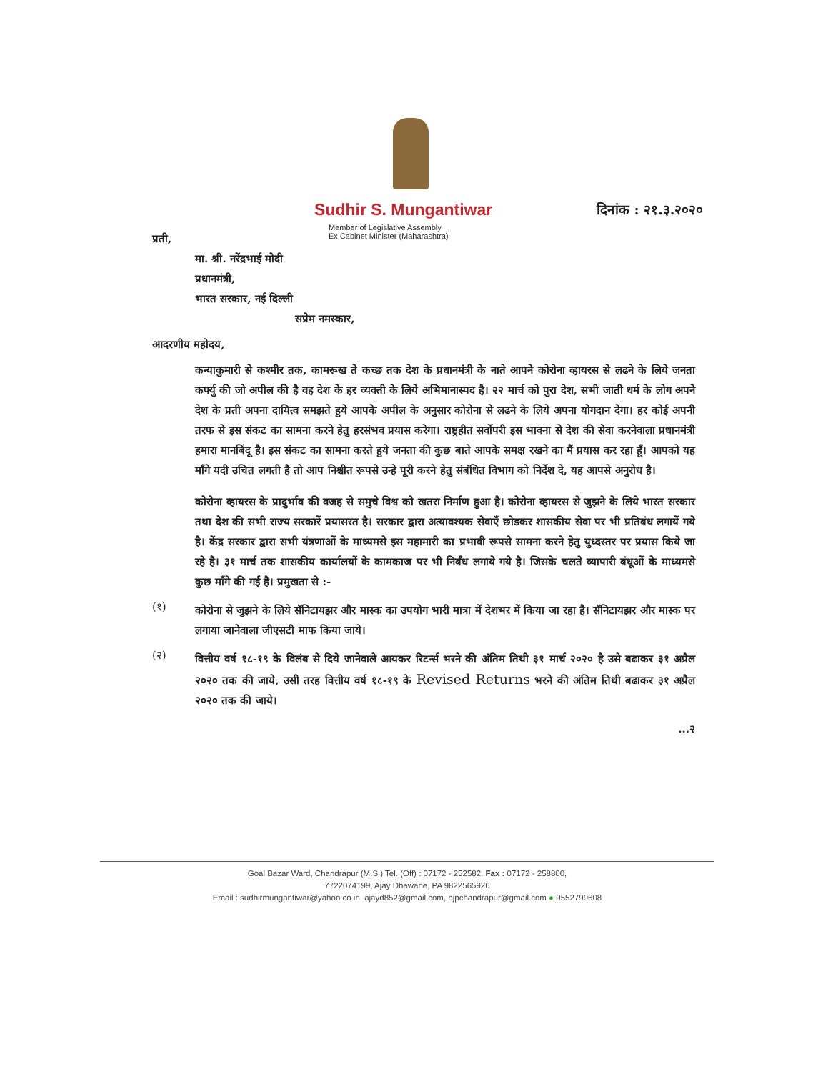Sudhir S. Mungantiwar
Member of Legislative Assembly
Ex Cabinet Minister (Maharashtra)
दिनांक : २१.३.२०२०
प्रती,
मा. श्री. नरेंद्रभाई मोदी
प्रधानमंत्री,
भारत सरकार, नई दिल्ली
सप्रेम नमस्कार,
आदरणीय महोदय,
कन्याकुमारी से कश्मीर तक, कामरूख ते कच्छ तक देश के प्रधानमंत्री के नाते आपने कोरोना व्हायरस से लढने के लिये जनता कर्फ्यु की जो अपील की है वह देश के हर व्यक्ती के लिये अभिमानास्पद है। २२ मार्च को पुरा देश, सभी जाती धर्म के लोग अपने देश के प्रती अपना दायित्व समझते हुये आपके अपील के अनुसार कोरोना से लढने के लिये अपना योगदान देगा। हर कोई अपनी तरफ से इस संकट का सामना करने हेतु हरसंभव प्रयास करेगा। राष्ट्रहीत सर्वोपरी इस भावना से देश की सेवा करनेवाला प्रधानमंत्री हमारा मानबिंदू है। इस संकट का सामना करते हुये जनता की कुछ बाते आपके समक्ष रखने का मैं प्रयास कर रहा हूँ। आपको यह माँगे यदी उचित लगती है तो आप निश्चीत रूपसे उन्हे पूरी करने हेतु संबंधित विभाग को निर्देश दे, यह आपसे अनुरोध है।
कोरोना व्हायरस के प्रादुर्भाव की वजह से समुचे विश्व को खतरा निर्माण हुआ है। कोरोना व्हायरस से जुझने के लिये भारत सरकार तथा देश की सभी राज्य सरकारें प्रयासरत है। सरकार द्वारा अत्यावश्यक सेवाएँ छोडकर शासकीय सेवा पर भी प्रतिबंध लगायें गये है। केंद्र सरकार द्वारा सभी यंत्रणाओं के माध्यमसे इस महामारी का प्रभावी रूपसे सामना करने हेतु युध्दस्तर पर प्रयास किये जा रहे है। ३१ मार्च तक शासकीय कार्यालयों के कामकाज पर भी निर्बंध लगाये गये है। जिसके चलते व्यापारी बंधूओं के माध्यमसे कुछ माँगे की गई है। प्रमुखता से :-
(१)
कोरोना से जुझने के लिये सॅनिटायझर और मास्क का उपयोग भारी मात्रा में देशभर में किया जा रहा है। सॅनिटायझर और मास्क पर लगाया जानेवाला जीएसटी माफ किया जाये।
(२)
वित्तीय वर्ष १८-१९ के विलंब से दिये जानेवाले आयकर रिटर्न्स भरने की अंतिम तिथी ३१ मार्च २०२० है उसे बढाकर ३१ अप्रैल २०२० तक की जाये, उसी तरह वित्तीय वर्ष १८-१९ के Revised Returns भरने की अंतिम तिथी बढाकर ३१ अप्रैल २०२० तक की जाये।
...२
Goal Bazar Ward, Chandrapur (M.S.) Tel. (Off) : 07172 - 252582, Fax : 07172 - 258800,
7722074199, Ajay Dhawane, PA 9822565926
Email : sudhirmungantiwar@yahoo.co.in, ajayd852@gmail.com, bjpchandrapur@gmail.com ● 9552799608